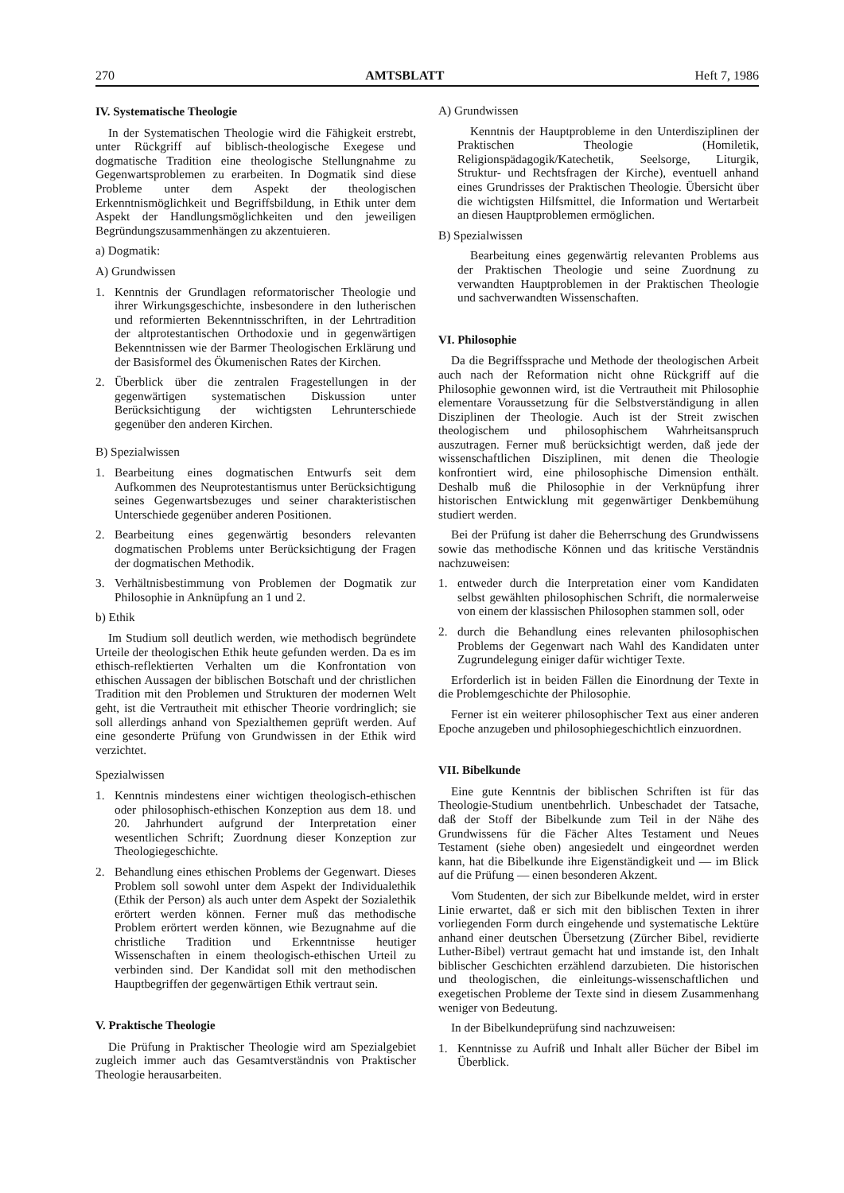270 AMTSBLATT Heft 7, 1986
IV. Systematische Theologie
In der Systematischen Theologie wird die Fähigkeit erstrebt, unter Rückgriff auf biblisch-theologische Exegese und dogmatische Tradition eine theologische Stellungnahme zu Gegenwartsproblemen zu erarbeiten. In Dogmatik sind diese Probleme unter dem Aspekt der theologischen Erkenntnismöglichkeit und Begriffsbildung, in Ethik unter dem Aspekt der Handlungsmöglichkeiten und den jeweiligen Begründungszusammenhängen zu akzentuieren.
a) Dogmatik:
A) Grundwissen
1. Kenntnis der Grundlagen reformatorischer Theologie und ihrer Wirkungsgeschichte, insbesondere in den lutherischen und reformierten Bekenntnisschriften, in der Lehrtradition der altprotestantischen Orthodoxie und in gegenwärtigen Bekenntnissen wie der Barmer Theologischen Erklärung und der Basisformel des Ökumenischen Rates der Kirchen.
2. Überblick über die zentralen Fragestellungen in der gegenwärtigen systematischen Diskussion unter Berücksichtigung der wichtigsten Lehrunterschiede gegenüber den anderen Kirchen.
B) Spezialwissen
1. Bearbeitung eines dogmatischen Entwurfs seit dem Aufkommen des Neuprotestantismus unter Berücksichtigung seines Gegenwartsbezuges und seiner charakteristischen Unterschiede gegenüber anderen Positionen.
2. Bearbeitung eines gegenwärtig besonders relevanten dogmatischen Problems unter Berücksichtigung der Fragen der dogmatischen Methodik.
3. Verhältnisbestimmung von Problemen der Dogmatik zur Philosophie in Anknüpfung an 1 und 2.
b) Ethik
Im Studium soll deutlich werden, wie methodisch begründete Urteile der theologischen Ethik heute gefunden werden. Da es im ethisch-reflektierten Verhalten um die Konfrontation von ethischen Aussagen der biblischen Botschaft und der christlichen Tradition mit den Problemen und Strukturen der modernen Welt geht, ist die Vertrautheit mit ethischer Theorie vordringlich; sie soll allerdings anhand von Spezialthemen geprüft werden. Auf eine gesonderte Prüfung von Grundwissen in der Ethik wird verzichtet.
Spezialwissen
1. Kenntnis mindestens einer wichtigen theologisch-ethischen oder philosophisch-ethischen Konzeption aus dem 18. und 20. Jahrhundert aufgrund der Interpretation einer wesentlichen Schrift; Zuordnung dieser Konzeption zur Theologiegeschichte.
2. Behandlung eines ethischen Problems der Gegenwart. Dieses Problem soll sowohl unter dem Aspekt der Individualethik (Ethik der Person) als auch unter dem Aspekt der Sozialethik erörtert werden können. Ferner muß das methodische Problem erörtert werden können, wie Bezugnahme auf die christliche Tradition und Erkenntnisse heutiger Wissenschaften in einem theologisch-ethischen Urteil zu verbinden sind. Der Kandidat soll mit den methodischen Hauptbegriffen der gegenwärtigen Ethik vertraut sein.
V. Praktische Theologie
Die Prüfung in Praktischer Theologie wird am Spezialgebiet zugleich immer auch das Gesamtverständnis von Praktischer Theologie herausarbeiten.
A) Grundwissen
Kenntnis der Hauptprobleme in den Unterdisziplinen der Praktischen Theologie (Homiletik, Religionspädagogik/Katechetik, Seelsorge, Liturgik, Struktur- und Rechtsfragen der Kirche), eventuell anhand eines Grundrisses der Praktischen Theologie. Übersicht über die wichtigsten Hilfsmittel, die Information und Wertarbeit an diesen Hauptproblemen ermöglichen.
B) Spezialwissen
Bearbeitung eines gegenwärtig relevanten Problems aus der Praktischen Theologie und seine Zuordnung zu verwandten Hauptproblemen in der Praktischen Theologie und sachverwandten Wissenschaften.
VI. Philosophie
Da die Begriffssprache und Methode der theologischen Arbeit auch nach der Reformation nicht ohne Rückgriff auf die Philosophie gewonnen wird, ist die Vertrautheit mit Philosophie elementare Voraussetzung für die Selbstverständigung in allen Disziplinen der Theologie. Auch ist der Streit zwischen theologischem und philosophischem Wahrheitsanspruch auszutragen. Ferner muß berücksichtigt werden, daß jede der wissenschaftlichen Disziplinen, mit denen die Theologie konfrontiert wird, eine philosophische Dimension enthält. Deshalb muß die Philosophie in der Verknüpfung ihrer historischen Entwicklung mit gegenwärtiger Denkbemühung studiert werden.
Bei der Prüfung ist daher die Beherrschung des Grundwissens sowie das methodische Können und das kritische Verständnis nachzuweisen:
1. entweder durch die Interpretation einer vom Kandidaten selbst gewählten philosophischen Schrift, die normalerweise von einem der klassischen Philosophen stammen soll, oder
2. durch die Behandlung eines relevanten philosophischen Problems der Gegenwart nach Wahl des Kandidaten unter Zugrundelegung einiger dafür wichtiger Texte.
Erforderlich ist in beiden Fällen die Einordnung der Texte in die Problemgeschichte der Philosophie.
Ferner ist ein weiterer philosophischer Text aus einer anderen Epoche anzugeben und philosophiegeschichtlich einzuordnen.
VII. Bibelkunde
Eine gute Kenntnis der biblischen Schriften ist für das Theologie-Studium unentbehrlich. Unbeschadet der Tatsache, daß der Stoff der Bibelkunde zum Teil in der Nähe des Grundwissens für die Fächer Altes Testament und Neues Testament (siehe oben) angesiedelt und eingeordnet werden kann, hat die Bibelkunde ihre Eigenständigkeit und — im Blick auf die Prüfung — einen besonderen Akzent.
Vom Studenten, der sich zur Bibelkunde meldet, wird in erster Linie erwartet, daß er sich mit den biblischen Texten in ihrer vorliegenden Form durch eingehende und systematische Lektüre anhand einer deutschen Übersetzung (Zürcher Bibel, revidierte Luther-Bibel) vertraut gemacht hat und imstande ist, den Inhalt biblischer Geschichten erzählend darzubieten. Die historischen und theologischen, die einleitungs-wissenschaftlichen und exegetischen Probleme der Texte sind in diesem Zusammenhang weniger von Bedeutung.
In der Bibelkundeprüfung sind nachzuweisen:
1. Kenntnisse zu Aufriß und Inhalt aller Bücher der Bibel im Überblick.